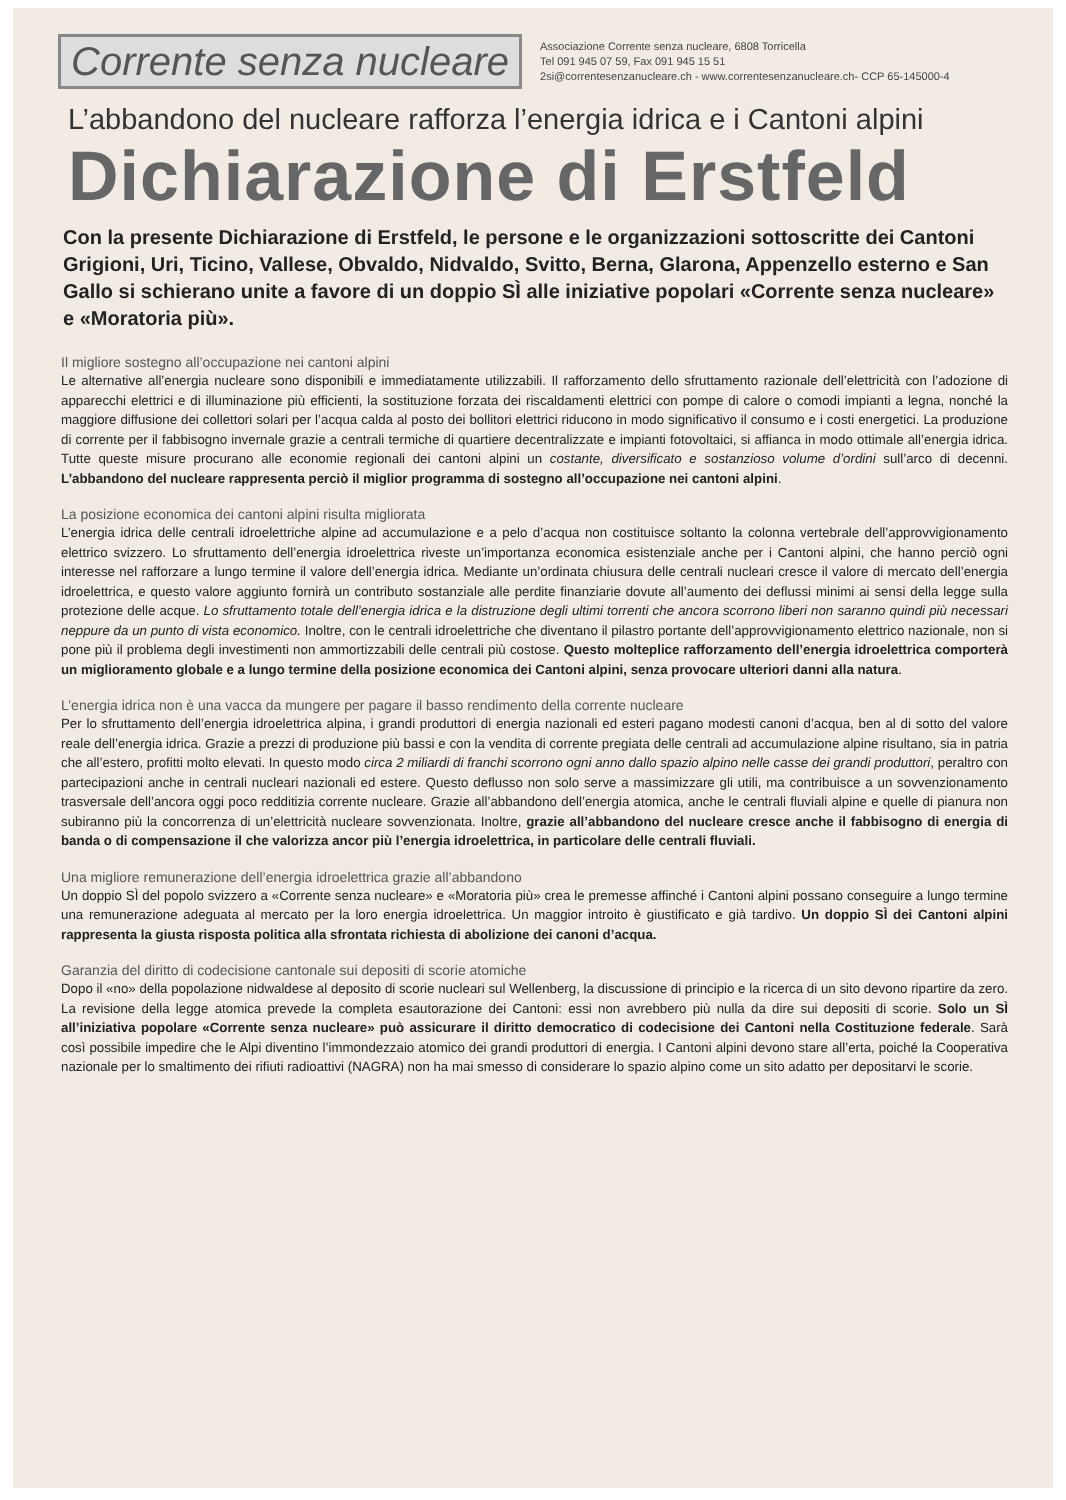Corrente senza nucleare
Associazione Corrente senza nucleare, 6808 Torricella
Tel 091 945 07 59, Fax 091 945 15 51
2si@correntesenzanucleare.ch - www.correntesenzanucleare.ch- CCP 65-145000-4
L’abbandono del nucleare rafforza l’energia idrica e i Cantoni alpini
Dichiarazione di Erstfeld
Con la presente Dichiarazione di Erstfeld, le persone e le organizzazioni sottoscritte dei Cantoni Grigioni, Uri, Ticino, Vallese, Obvaldo, Nidvaldo, Svitto, Berna, Glarona, Appenzello esterno e San Gallo si schierano unite a favore di un doppio SÌ alle iniziative popolari «Corrente senza nucleare» e «Moratoria più».
Il migliore sostegno all’occupazione nei cantoni alpini
Le alternative all’energia nucleare sono disponibili e immediatamente utilizzabili. Il rafforzamento dello sfruttamento razionale dell’elettricità con l’adozione di apparecchi elettrici e di illuminazione più efficienti, la sostituzione forzata dei riscaldamenti elettrici con pompe di calore o comodi impianti a legna, nonché la maggiore diffusione dei collettori solari per l’acqua calda al posto dei bollitori elettrici riducono in modo significativo il consumo e i costi energetici. La produzione di corrente per il fabbisogno invernale grazie a centrali termiche di quartiere decentralizzate e impianti fotovoltaici, si affianca in modo ottimale all’energia idrica. Tutte queste misure procurano alle economie regionali dei cantoni alpini un costante, diversificato e sostanzioso volume d’ordini sull’arco di decenni. L’abbandono del nucleare rappresenta perciò il miglior programma di sostegno all’occupazione nei cantoni alpini.
La posizione economica dei cantoni alpini risulta migliorata
L’energia idrica delle centrali idroelettriche alpine ad accumulazione e a pelo d’acqua non costituisce soltanto la colonna vertebrale dell’approvvigionamento elettrico svizzero. Lo sfruttamento dell’energia idroelettrica riveste un’importanza economica esistenziale anche per i Cantoni alpini, che hanno perciò ogni interesse nel rafforzare a lungo termine il valore dell’energia idrica. Mediante un’ordinata chiusura delle centrali nucleari cresce il valore di mercato dell’energia idroelettrica, e questo valore aggiunto fornirà un contributo sostanziale alle perdite finanziarie dovute all’aumento dei deflussi minimi ai sensi della legge sulla protezione delle acque. Lo sfruttamento totale dell’energia idrica e la distruzione degli ultimi torrenti che ancora scorrono liberi non saranno quindi più necessari neppure da un punto di vista economico. Inoltre, con le centrali idroelettriche che diventano il pilastro portante dell’approvvigionamento elettrico nazionale, non si pone più il problema degli investimenti non ammortizzabili delle centrali più costose. Questo molteplice rafforzamento dell’energia idroelettrica comporterà un miglioramento globale e a lungo termine della posizione economica dei Cantoni alpini, senza provocare ulteriori danni alla natura.
L’energia idrica non è una vacca da mungere per pagare il basso rendimento della corrente nucleare
Per lo sfruttamento dell’energia idroelettrica alpina, i grandi produttori di energia nazionali ed esteri pagano modesti canoni d’acqua, ben al di sotto del valore reale dell’energia idrica. Grazie a prezzi di produzione più bassi e con la vendita di corrente pregiata delle centrali ad accumulazione alpine risultano, sia in patria che all’estero, profitti molto elevati. In questo modo circa 2 miliardi di franchi scorrono ogni anno dallo spazio alpino nelle casse dei grandi produttori, peraltro con partecipazioni anche in centrali nucleari nazionali ed estere. Questo deflusso non solo serve a massimizzare gli utili, ma contribuisce a un sovvenzionamento trasversale dell’ancora oggi poco redditizia corrente nucleare. Grazie all’abbandono dell’energia atomica, anche le centrali fluviali alpine e quelle di pianura non subiranno più la concorrenza di un’elettricità nucleare sovvenzionata. Inoltre, grazie all’abbandono del nucleare cresce anche il fabbisogno di energia di banda o di compensazione il che valorizza ancor più l’energia idroelettrica, in particolare delle centrali fluviali.
Una migliore remunerazione dell’energia idroelettrica grazie all’abbandono
Un doppio SÌ del popolo svizzero a «Corrente senza nucleare» e «Moratoria più» crea le premesse affinché i Cantoni alpini possano conseguire a lungo termine una remunerazione adeguata al mercato per la loro energia idroelettrica. Un maggior introito è giustificato e già tardivo. Un doppio SÌ dei Cantoni alpini rappresenta la giusta risposta politica alla sfrontata richiesta di abolizione dei canoni d’acqua.
Garanzia del diritto di codecisione cantonale sui depositi di scorie atomiche
Dopo il «no» della popolazione nidwaldese al deposito di scorie nucleari sul Wellenberg, la discussione di principio e la ricerca di un sito devono ripartire da zero. La revisione della legge atomica prevede la completa esautorazione dei Cantoni: essi non avrebbero più nulla da dire sui depositi di scorie. Solo un SÌ all’iniziativa popolare «Corrente senza nucleare» può assicurare il diritto democratico di codecisione dei Cantoni nella Costituzione federale. Sarà così possibile impedire che le Alpi diventino l’immondezzaio atomico dei grandi produttori di energia. I Cantoni alpini devono stare all’erta, poiché la Cooperativa nazionale per lo smaltimento dei rifiuti radioattivi (NAGRA) non ha mai smesso di considerare lo spazio alpino come un sito adatto per depositarvi le scorie.